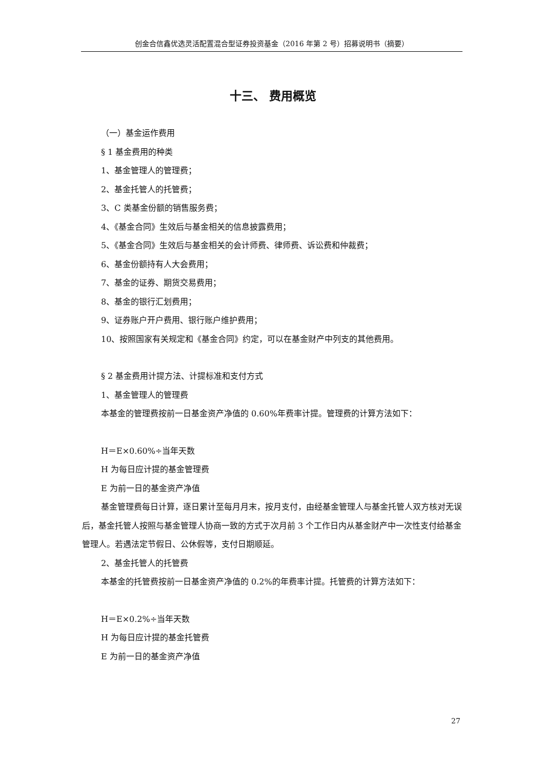创金合信鑫优选灵活配置混合型证券投资基金（2016 年第 2 号）招募说明书（摘要）
十三、 费用概览
（一）基金运作费用
§ 1 基金费用的种类
1、基金管理人的管理费；
2、基金托管人的托管费；
3、C 类基金份额的销售服务费；
4、《基金合同》生效后与基金相关的信息披露费用；
5、《基金合同》生效后与基金相关的会计师费、律师费、诉讼费和仲裁费；
6、基金份额持有人大会费用；
7、基金的证券、期货交易费用；
8、基金的银行汇划费用；
9、证券账户开户费用、银行账户维护费用；
10、按照国家有关规定和《基金合同》约定，可以在基金财产中列支的其他费用。
§ 2 基金费用计提方法、计提标准和支付方式
1、基金管理人的管理费
本基金的管理费按前一日基金资产净值的 0.60%年费率计提。管理费的计算方法如下：
H＝E×0.60%÷当年天数
H 为每日应计提的基金管理费
E 为前一日的基金资产净值
基金管理费每日计算，逐日累计至每月月末，按月支付，由经基金管理人与基金托管人双方核对无误后，基金托管人按照与基金管理人协商一致的方式于次月前 3 个工作日内从基金财产中一次性支付给基金管理人。若遇法定节假日、公休假等，支付日期顺延。
2、基金托管人的托管费
本基金的托管费按前一日基金资产净值的 0.2%的年费率计提。托管费的计算方法如下：
H＝E×0.2%÷当年天数
H 为每日应计提的基金托管费
E 为前一日的基金资产净值
27